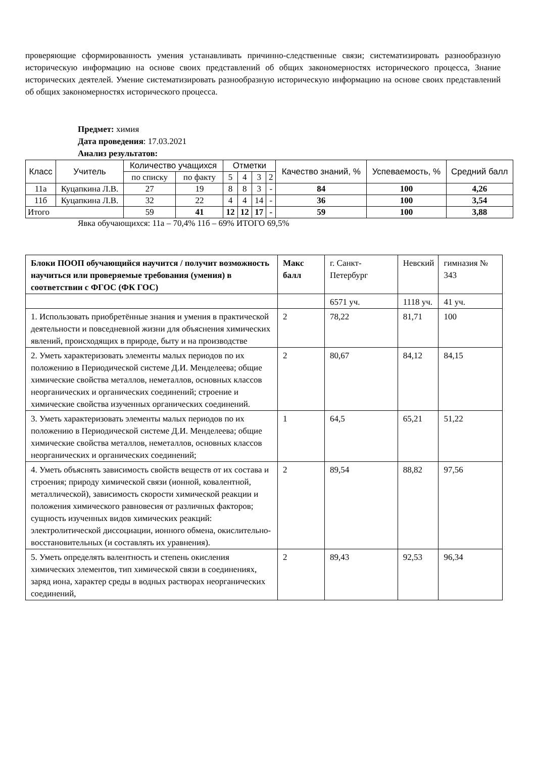проверяющие сформированность умения устанавливать причинно-следственные связи; систематизировать разнообразную историческую информацию на основе своих представлений об общих закономерностях исторического процесса, Знание исторических деятелей. Умение систематизировать разнообразную историческую информацию на основе своих представлений об общих закономерностях исторического процесса.
Предмет: химия
Дата проведения: 17.03.2021
Анализ результатов:
| Класс | Учитель | Количество учащихся | | Отметки | | | | Качество знаний, % | Успеваемость, % | Средний балл |
| --- | --- | --- | --- | --- | --- | --- | --- | --- | --- | --- |
| | | по списку | по факту | 5 | 4 | 3 | 2 | | | |
| 11а | Куцапкина Л.В. | 27 | 19 | 8 | 8 | 3 | - | 84 | 100 | 4,26 |
| 11б | Куцапкина Л.В. | 32 | 22 | 4 | 4 | 14 | - | 36 | 100 | 3,54 |
| Итого | | 59 | 41 | 12 | 12 | 17 | - | 59 | 100 | 3,88 |
Явка обучающихся: 11а – 70,4% 11б – 69% ИТОГО 69,5%
| Блоки ПООП обучающийся научится / получит возможность научиться или проверяемые требования (умения) в соответствии с ФГОС (ФК ГОС) | Макс балл | г. Санкт-Петербург | Невский | гимназия № 343 |
| --- | --- | --- | --- | --- |
| | | 6571 уч. | 1118 уч. | 41 уч. |
| 1. Использовать приобретённые знания и умения в практической деятельности и повседневной жизни для объяснения химических явлений, происходящих в природе, быту и на производстве | 2 | 78,22 | 81,71 | 100 |
| 2. Уметь характеризовать элементы малых периодов по их положению в Периодической системе Д.И. Менделеева; общие химические свойства металлов, неметаллов, основных классов неорганических и органических соединений; строение и химические свойства изученных органических соединений. | 2 | 80,67 | 84,12 | 84,15 |
| 3. Уметь характеризовать элементы малых периодов по их положению в Периодической системе Д.И. Менделеева; общие химические свойства металлов, неметаллов, основных классов неорганических и органических соединений; | 1 | 64,5 | 65,21 | 51,22 |
| 4. Уметь объяснять зависимость свойств веществ от их состава и строения; природу химической связи (ионной, ковалентной, металлической), зависимость скорости химической реакции и положения химического равновесия от различных факторов; сущность изученных видов химических реакций: электролитической диссоциации, ионного обмена, окислительно-восстановительных (и составлять их уравнения). | 2 | 89,54 | 88,82 | 97,56 |
| 5. Уметь определять валентность и степень окисления химических элементов, тип химической связи в соединениях, заряд иона, характер среды в водных растворах неорганических соединений, | 2 | 89,43 | 92,53 | 96,34 |